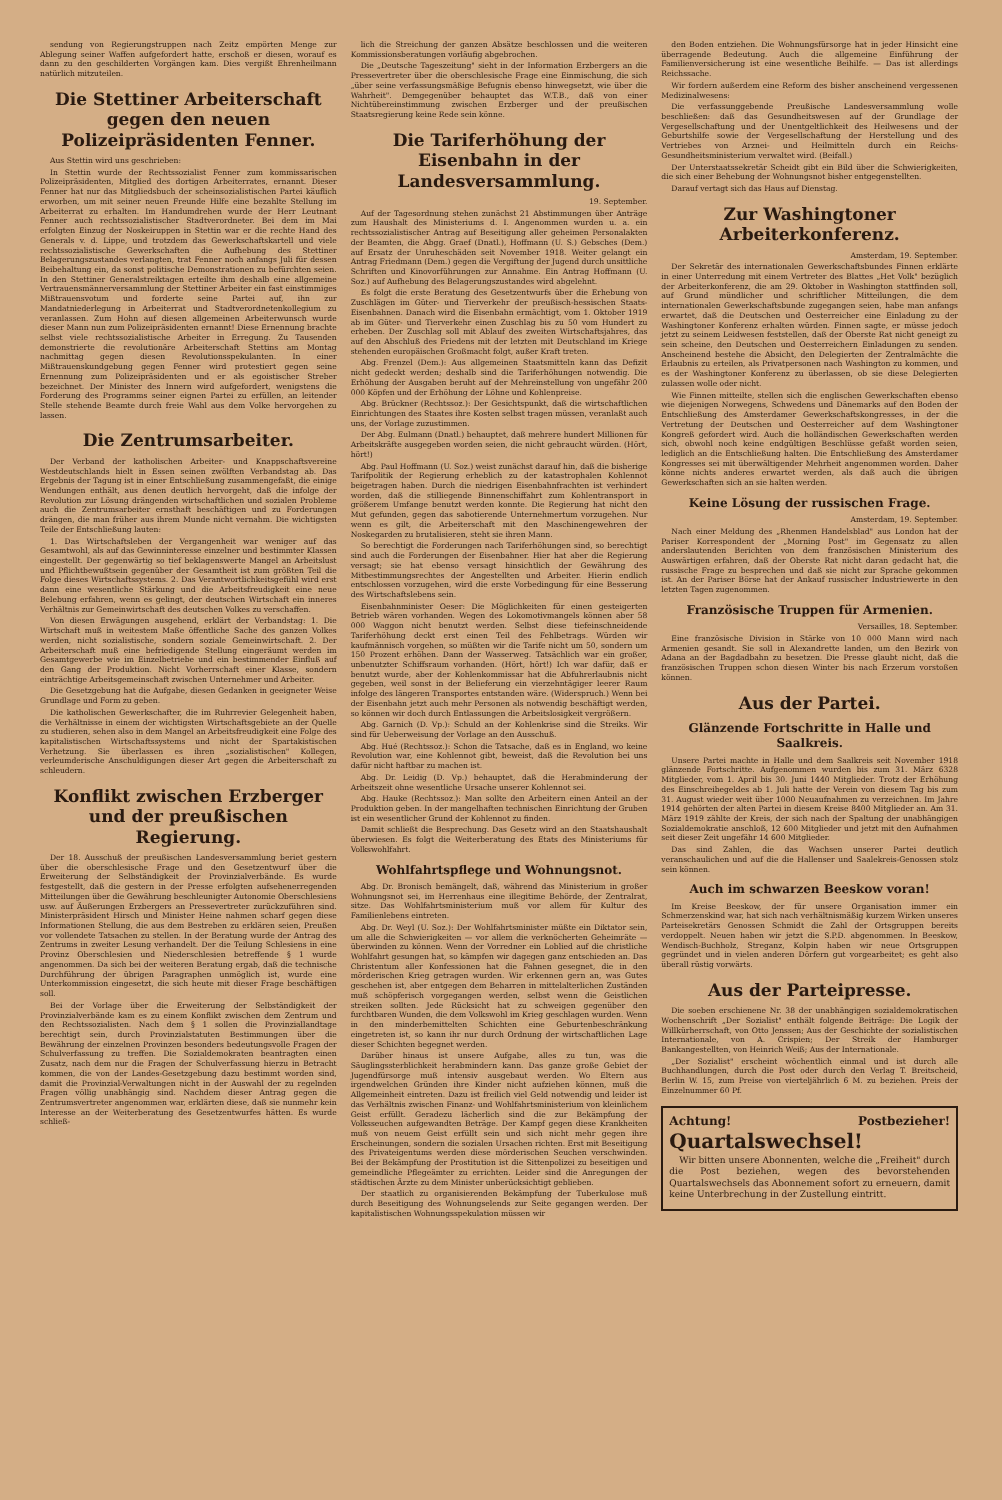sendung von Regierungstruppen nach Zeitz empörten Menge zur Ablegung seiner Waffen aufgefordert hatte, erschoß er diesen, worauf es dann zu den geschilderten Vorgängen kam. Dies vergißt Ehrenheilmann natürlich mitzuteilen.
Die Stettiner Arbeiterschaft gegen den neuen Polizeipräsidenten Fenner.
Aus Stettin wird uns geschrieben:
In Stettin wurde der Rechtssozialist Fenner zum kommissarischen Polizeipräsidenten, Mitglied des dortigen Arbeiterrates, ernannt. Dieser Fenner hat nur das Mitgliedsbuch der scheinsozialistischen Partei käuflich erworben, um mit seiner neuen Freunde Hilfe eine bezahlte Stellung im Arbeiterrat zu erhalten. Im Handumdrehen wurde der Herr Leutnant Fenner auch rechtssozialistischer Stadtverordneter. Bei dem im Mai erfolgten Einzug der Noskeiruppen in Stettin war er die rechte Hand des Generals v. d. Lippe, und trotzdem das Gewerkschaftskartell und viele rechtssozialistische Gewerkschaften die Aufhebung des Stettiner Belagerungszustandes verlangten, trat Fenner noch anfangs Juli für dessen Beibehaltung ein, da sonst politische Demonstrationen zu befürchten seien. In den Stettiner Generalstreiktagen erteilte ihm deshalb eine allgemeine Vertrauensmännerversammlung der Stettiner Arbeiter ein fast einstimmiges Mißtrauensvotum und forderte seine Partei auf, ihn zur Mandatniederlegung in Arbeiterrat und Stadtverordnetenkollegium zu veranlassen. Zum Hohn auf diesen allgemeinen Arbeiterwunsch wurde dieser Mann nun zum Polizeipräsidenten ernannt! Diese Ernennung brachte selbst viele rechtssozialistische Arbeiter in Erregung. Zu Tausenden demonstrierte die revolutionäre Arbeiterschaft Stettins am Montag nachmittag gegen diesen Revolutionsspekulanten. In einer Mißtrauenskundgebung gegen Fenner wird protestiert gegen seine Ernennung zum Polizeipräsidenten und er als egoistischer Streber bezeichnet. Der Minister des Innern wird aufgefordert, wenigstens die Forderung des Programms seiner eignen Partei zu erfüllen, an leitender Stelle stehende Beamte durch freie Wahl aus dem Volke hervorgehen zu lassen.
Die Zentrumsarbeiter.
Der Verband der katholischen Arbeiter- und Knappschaftsvereine Westdeutschlands hielt in Essen seinen zwölften Verbandstag ab. Das Ergebnis der Tagung ist in einer Entschließung zusammengefaßt, die einige Wendungen enthält, aus denen deutlich hervorgeht, daß die infolge der Revolution zur Lösung drängenden wirtschaftlichen und sozialen Probleme auch die Zentrumsarbeiter ernsthaft beschäftigen und zu Forderungen drängen, die man früher aus ihrem Munde nicht vernahm. Die wichtigsten Teile der Entschließung lauten:
1. Das Wirtschaftsleben der Vergangenheit war weniger auf das Gesamtwohl, als auf das Gewinninteresse einzelner und bestimmter Klassen eingestellt. Der gegenwärtig so tief beklagenswerte Mangel an Arbeitslust und Pflichtbewußtsein gegenüber der Gesamtheit ist zum größten Teil die Folge dieses Wirtschaftssystems. 2. Das Verantwortlichkeitsgefühl wird erst dann eine wesentliche Stärkung und die Arbeitsfreudigkeit eine neue Belebung erfahren, wenn es gelingt, der deutschen Wirtschaft ein inneres Verhältnis zur Gemeinwirtschaft des deutschen Volkes zu verschaffen.
Von diesen Erwägungen ausgehend, erklärt der Verbandstag: 1. Die Wirtschaft muß in weitestem Maße öffentliche Sache des ganzen Volkes werden, nicht sozialistische, sondern soziale Gemeinwirtschaft. 2. Der Arbeiterschaft muß eine befriedigende Stellung eingeräumt werden im Gesamtgewerbe wie im Einzelbetriebe und ein bestimmender Einfluß auf den Gang der Produktion. Nicht Vorherrschaft einer Klasse, sondern einträchtige Arbeitsgemeinschaft zwischen Unternehmer und Arbeiter.
Die Gesetzgebung hat die Aufgabe, diesen Gedanken in geeigneter Weise Grundlage und Form zu geben.
Die katholischen Gewerkschafter, die im Ruhrrevier Gelegenheit haben, die Verhältnisse in einem der wichtigsten Wirtschaftsgebiete an der Quelle zu studieren, sehen also in dem Mangel an Arbeitsfreudigkeit eine Folge des kapitalistischen Wirtschaftssystems und nicht der Spartakistischen Verhetzung. Sie überlassen es ihren „sozialistischen" Kollegen, verleumderische Anschuldigungen dieser Art gegen die Arbeiterschaft zu schleudern.
Konflikt zwischen Erzberger und der preußischen Regierung.
Der 18. Ausschuß der preußischen Landesversammlung beriet gestern über die oberschlesische Frage und den Gesetzentwurf über die Erweiterung der Selbständigkeit der Provinzialverbände. Es wurde festgestellt, daß die gestern in der Presse erfolgten aufsehenerregenden Mitteilungen über die Gewährung beschleunigter Autonomie Oberschlesiens usw. auf Äußerungen Erzbergers an Pressevertreter zurückzuführen sind. Ministerpräsident Hirsch und Minister Heine nahmen scharf gegen diese Informationen Stellung, die aus dem Bestreben zu erklären seien, Preußen vor vollendete Tatsachen zu stellen. In der Beratung wurde der Antrag des Zentrums in zweiter Lesung verhandelt. Der die Teilung Schlesiens in eine Provinz Oberschlesien und Niederschlesien betreffende § 1 wurde angenommen. Da sich bei der weiteren Beratung ergab, daß die technische Durchführung der übrigen Paragraphen unmöglich ist, wurde eine Unterkommission eingesetzt, die sich heute mit dieser Frage beschäftigen soll.
Bei der Vorlage über die Erweiterung der Selbständigkeit der Provinzialverbände kam es zu einem Konflikt zwischen dem Zentrum und den Rechtssozialisten. Nach dem § 1 sollen die Provinziallandtage berechtigt sein, durch Provinzialstatuten Bestimmungen über die Bewährung der einzelnen Provinzen besonders bedeutungsvolle Fragen der Schulverfassung zu treffen. Die Sozialdemokraten beantragten einen Zusatz, nach dem nur die Fragen der Schulverfassung hierzu in Betracht kommen, die von der Landes-Gesetzgebung dazu bestimmt worden sind, damit die Provinzial-Verwaltungen nicht in der Auswahl der zu regelnden Fragen völlig unabhängig sind. Nachdem dieser Antrag gegen die Zentrumsvertreter angenommen war, erklärten diese, daß sie nunmehr kein Interesse an der Weiterberatung des Gesetzentwurfes hätten. Es wurde schließ-
lich die Streichung der ganzen Absätze beschlossen und die weiteren Kommissionsberatungen vorläufig abgebrochen.
Die „Deutsche Tageszeitung" sieht in der Information Erzbergers an die Pressevertreter über die oberschlesische Frage eine Einmischung, die sich „über seine verfassungsmäßige Befugnis ebenso hinwegsetzt, wie über die Wahrheit". Demgegenüber behauptet das W.T.B., daß von einer Nichtübereinstimmung zwischen Erzberger und der preußischen Staatsregierung keine Rede sein könne.
Die Tariferhöhung der Eisenbahn in der Landesversammlung.
19. September.
Auf der Tagesordnung stehen zunächst 21 Abstimmungen über Anträge zum Haushalt des Ministeriums d. I. Angenommen wurden u. a. ein rechtssozialistischer Antrag auf Beseitigung aller geheimen Personalakten der Beamten, die Abgg. Graef (Dnatl.), Hoffmann (U. S.) Gebsches (Dem.) auf Ersatz der Unruheschäden seit November 1918. Weiter gelangt ein Antrag Friedmann (Dem.) gegen die Vergiftung der Jugend durch unsittliche Schriften und Kinovorführungen zur Annahme. Ein Antrag Hoffmann (U. Soz.) auf Aufhebung des Belagerungszustandes wird abgelehnt.
Es folgt die erste Beratung des Gesetzentwurfs über die Erhebung von Zuschlägen im Güter- und Tierverkehr der preußisch-hessischen Staats-Eisenbahnen. Danach wird die Eisenbahn ermächtigt, vom 1. Oktober 1919 ab im Güter- und Tierverkehr einen Zuschlag bis zu 50 vom Hundert zu erheben. Der Zuschlag soll mit Ablauf des zweiten Wirtschaftsjahres, das auf den Abschluß des Friedens mit der letzten mit Deutschland im Kriege stehenden europäischen Großmacht folgt, außer Kraft treten.
Abg. Frenzel (Dem.): Aus allgemeinen Staatsmitteln kann das Defizit nicht gedeckt werden; deshalb sind die Tariferhöhungen notwendig. Die Erhöhung der Ausgaben beruht auf der Mehreinstellung von ungefähr 200 000 Köpfen und der Erhöhung der Löhne und Kohlenpreise.
Abg. Brückner (Rechtssoz.): Der Gesichtspunkt, daß die wirtschaftlichen Einrichtungen des Staates ihre Kosten selbst tragen müssen, veranlaßt auch uns, der Vorlage zuzustimmen.
Der Abg. Eulmann (Dnatl.) behauptet, daß mehrere hundert Millionen für Arbeitskräfte ausgegeben worden seien, die nicht gebraucht würden. (Hört, hört!)
Abg. Paul Hoffmann (U. Soz.) weist zunächst darauf hin, daß die bisherige Tarifpolitik der Regierung erheblich zu der katastrophalen Kohlennot beigetragen haben. Durch die niedrigen Eisenbahnfrachten ist verhindert worden, daß die stilliegende Binnenschiffahrt zum Kohlentransport in größerem Umfange benutzt werden konnte. Die Regierung hat nicht den Mut gefunden, gegen das sabotierende Unternehmertum vorzugehen. Nur wenn es gilt, die Arbeiterschaft mit den Maschinengewehren der Noskegarden zu brutalisieren, steht sie ihren Mann.
So berechtigt die Forderungen nach Tariferhöhungen sind, so berechtigt sind auch die Forderungen der Eisenbahner. Hier hat aber die Regierung versagt; sie hat ebenso versagt hinsichtlich der Gewährung des Mitbestimmungsrechtes der Angestellten und Arbeiter. Hierin endlich entschlossen vorzugehen, wird die erste Vorbedingung für eine Besserung des Wirtschaftslebens sein.
Eisenbahnminister Oeser: Die Möglichkeiten für einen gesteigerten Betrieb wären vorhanden. Wegen des Lokomotivmangels können aber 58 000 Waggon nicht benutzt werden. Selbst diese tiefeinschneidende Tariferhöhung deckt erst einen Teil des Fehlbetrags. Würden wir kaufmännisch vorgehen, so müßten wir die Tarife nicht um 50, sondern um 150 Prozent erhöhen. Dann der Wasserweg. Tatsächlich war ein großer, unbenutzter Schiffsraum vorhanden. (Hört, hört!) Ich war dafür, daß er benutzt wurde, aber der Kohlenkommissar hat die Abfuhrerlaubnis nicht gegeben, weil sonst in der Belieferung ein vierzehntägiger leerer Raum infolge des längeren Transportes entstanden wäre. (Widerspruch.) Wenn bei der Eisenbahn jetzt auch mehr Personen als notwendig beschäftigt werden, so können wir doch durch Entlassungen die Arbeitslosigkeit vergrößern.
Abg. Garnich (D. Vp.): Schuld an der Kohlenkrise sind die Streiks. Wir sind für Ueberweisung der Vorlage an den Ausschuß.
Abg. Hué (Rechtssoz.): Schon die Tatsache, daß es in England, wo keine Revolution war, eine Kohlennot gibt, beweist, daß die Revolution bei uns dafür nicht haftbar zu machen ist.
Abg. Dr. Leidig (D. Vp.) behauptet, daß die Herabminderung der Arbeitszeit ohne wesentliche Ursache unserer Kohlennot sei.
Abg. Hauke (Rechtssoz.): Man sollte den Arbeitern einen Anteil an der Produktion geben. In der mangelhaften technischen Einrichtung der Gruben ist ein wesentlicher Grund der Kohlennot zu finden.
Damit schließt die Besprechung. Das Gesetz wird an den Staatshaushalt überwiesen. Es folgt die Weiterberatung des Etats des Ministeriums für Volkswohlfahrt.
Wohlfahrtspflege und Wohnungsnot.
Abg. Dr. Bronisch bemängelt, daß, während das Ministerium in großer Wohnungsnot sei, im Herrenhaus eine illegitime Behörde, der Zentralrat, sitze. Das Wohlfahrtsministerium muß vor allem für Kultur des Familienlebens eintreten.
Abg. Dr. Weyl (U. Soz.): Der Wohlfahrtsminister müßte ein Diktator sein, um alle die Schwierigkeiten — vor allem die verknöcherten Geheimräte — überwinden zu können. Wenn der Vorredner ein Loblied auf die christliche Wohlfahrt gesungen hat, so kämpfen wir dagegen ganz entschieden an. Das Christentum aller Konfessionen hat die Fahnen gesegnet, die in den mörderischen Krieg getragen wurden. Wir erkennen gern an, was Gutes geschehen ist, aber entgegen dem Beharren in mittelalterlichen Zuständen muß schöpferisch vorgegangen werden, selbst wenn die Geistlichen streiken sollten. Jede Rücksicht hat zu schweigen gegenüber den furchtbaren Wunden, die dem Volkswohl im Krieg geschlagen wurden. Wenn in den minderbemittelten Schichten eine Geburtenbeschränkung eingetreten ist, so kann ihr nur durch Ordnung der wirtschaftlichen Lage dieser Schichten begegnet werden.
Darüber hinaus ist unsere Aufgabe, alles zu tun, was die Säuglingssterblichkeit herabmindern kann. Das ganze große Gebiet der Jugendfürsorge muß intensiv ausgebaut werden. Wo Eltern aus irgendwelchen Gründen ihre Kinder nicht aufziehen können, muß die Allgemeinheit eintreten. Dazu ist freilich viel Geld notwendig und leider ist das Verhältnis zwischen Finanz- und Wohlfahrtsministerium von kleinlichem Geist erfüllt. Geradezu lächerlich sind die zur Bekämpfung der Volksseuchen aufgewandten Beträge. Der Kampf gegen diese Krankheiten muß von neuem Geist erfüllt sein und sich nicht mehr gegen ihre Erscheinungen, sondern die sozialen Ursachen richten. Erst mit Beseitigung des Privateigentums werden diese mörderischen Seuchen verschwinden. Bei der Bekämpfung der Prostitution ist die Sittenpolizei zu beseitigen und gemeindliche Pflegeämter zu errichten. Leider sind die Anregungen der städtischen Ärzte zu dem Minister unberücksichtigt geblieben.
Der staatlich zu organisierenden Bekämpfung der Tuberkulose muß durch Beseitigung des Wohnungselends zur Seite gegangen werden. Der kapitalistischen Wohnungsspekulation müssen wir
den Boden entziehen. Die Wohnungsfürsorge hat in jeder Hinsicht eine überragende Bedeutung. Auch die allgemeine Einführung der Familienversicherung ist eine wesentliche Beihilfe. — Das ist allerdings Reichssache.
Wir fordern außerdem eine Reform des bisher anscheinend vergessenen Medizinalwesens:
Die verfassunggebende Preußische Landesversammlung wolle beschließen: daß das Gesundheitswesen auf der Grundlage der Vergesellschaftung und der Unentgeltlichkeit des Heilwesens und der Geburtshilfe sowie der Vergesellschaftung der Herstellung und des Vertriebes von Arznei- und Heilmitteln durch ein Reichs-Gesundheitsministerium verwaltet wird. (Beifall.)
Der Unterstaatssekretär Scheidt gibt ein Bild über die Schwierigkeiten, die sich einer Behebung der Wohnungsnot bisher entgegenstellten.
Darauf vertagt sich das Haus auf Dienstag.
Zur Washingtoner Arbeiterkonferenz.
Amsterdam, 19. September.
Der Sekretär des internationalen Gewerkschaftsbundes Finnen erklärte in einer Unterredung mit einem Vertreter des Blattes „Het Volk" bezüglich der Arbeiterkonferenz, die am 29. Oktober in Washington stattfinden soll, auf Grund mündlicher und schriftlicher Mitteilungen, die dem internationalen Gewerkschaftsbunde zugegangen seien, habe man anfangs erwartet, daß die Deutschen und Oesterreicher eine Einladung zu der Washingtoner Konferenz erhalten würden. Finnen sagte, er müsse jedoch jetzt zu seinem Leidwesen feststellen, daß der Oberste Rat nicht geneigt zu sein scheine, den Deutschen und Oesterreichern Einladungen zu senden. Anscheinend bestehe die Absicht, den Delegierten der Zentralmächte die Erlaubnis zu erteilen, als Privatpersonen nach Washington zu kommen, und es der Washingtoner Konferenz zu überlassen, ob sie diese Delegierten zulassen wolle oder nicht.
Wie Finnen mitteilte, stellen sich die englischen Gewerkschaften ebenso wie diejenigen Norwegens, Schwedens und Dänemarks auf den Boden der Entschließung des Amsterdamer Gewerkschaftskongresses, in der die Vertretung der Deutschen und Oesterreicher auf dem Washingtoner Kongreß gefordert wird. Auch die holländischen Gewerkschaften werden sich, obwohl noch keine endgültigen Beschlüsse gefaßt worden seien, lediglich an die Entschließung halten. Die Entschließung des Amsterdamer Kongresses sei mit überwältigender Mehrheit angenommen worden. Daher könne nichts anderes erwartet werden, als daß auch die übrigen Gewerkschaften sich an sie halten werden.
Keine Lösung der russischen Frage.
Amsterdam, 19. September.
Nach einer Meldung des „Rhenmen Handelsblad" aus London hat der Pariser Korrespondent der „Morning Post" im Gegensatz zu allen anderslautenden Berichten von dem französischen Ministerium des Auswärtigen erfahren, daß der Oberste Rat nicht daran gedacht hat, die russische Frage zu besprechen und daß sie nicht zur Sprache gekommen ist. An der Pariser Börse hat der Ankauf russischer Industriewerte in den letzten Tagen zugenommen.
Französische Truppen für Armenien.
Versailles, 18. September.
Eine französische Division in Stärke von 10 000 Mann wird nach Armenien gesandt. Sie soll in Alexandrette landen, um den Bezirk von Adana an der Bagdadbahn zu besetzen. Die Presse glaubt nicht, daß die französischen Truppen schon diesen Winter bis nach Erzerum vorstoßen können.
Aus der Partei.
Glänzende Fortschritte in Halle und Saalkreis.
Unsere Partei machte in Halle und dem Saalkreis seit November 1918 glänzende Fortschritte. Aufgenommen wurden bis zum 31. März 6328 Mitglieder, vom 1. April bis 30. Juni 1440 Mitglieder. Trotz der Erhöhung des Einschreibegeldes ab 1. Juli hatte der Verein von diesem Tag bis zum 31. August wieder weit über 1000 Neuaufnahmen zu verzeichnen. Im Jahre 1914 gehörten der alten Partei in diesem Kreise 8400 Mitglieder an. Am 31. März 1919 zählte der Kreis, der sich nach der Spaltung der unabhängigen Sozialdemokratie anschloß, 12 600 Mitglieder und jetzt mit den Aufnahmen seit dieser Zeit ungefähr 14 600 Mitglieder.
Das sind Zahlen, die das Wachsen unserer Partei deutlich veranschaulichen und auf die die Hallenser und Saalekreis-Genossen stolz sein können.
Auch im schwarzen Beeskow voran!
Im Kreise Beeskow, der für unsere Organisation immer ein Schmerzenskind war, hat sich nach verhältnismäßig kurzem Wirken unseres Parteisekretärs Genossen Schmidt die Zahl der Ortsgruppen bereits verdoppelt. Neuen haben wir jetzt die S.P.D. abgenommen. In Beeskow, Wendisch-Buchholz, Streganz, Kolpin haben wir neue Ortsgruppen gegründet und in vielen anderen Dörfern gut vorgearbeitet; es geht also überall rüstig vorwärts.
Aus der Parteipresse.
Die soeben erschienene Nr. 38 der unabhängigen sozialdemokratischen Wochenschrift „Der Sozialist" enthält folgende Beiträge: Die Logik der Willkürherrschaft, von Otto Jenssen; Aus der Geschichte der sozialistischen Internationale, von A. Crispien; Der Streik der Hamburger Bankangestellten, von Heinrich Weiß; Aus der Internationale.
„Der Sozialist" erscheint wöchentlich einmal und ist durch alle Buchhandlungen, durch die Post oder durch den Verlag T. Breitscheid, Berlin W. 15, zum Preise von vierteljährlich 6 M. zu beziehen. Preis der Einzelnummer 60 Pf.
Achtung! Postbezieher!
Quartalswechsel!
Wir bitten unsere Abonnenten, welche die „Freiheit" durch die Post beziehen, wegen des bevorstehenden Quartalswechsels das Abonnement sofort zu erneuern, damit keine Unterbrechung in der Zustellung eintritt.